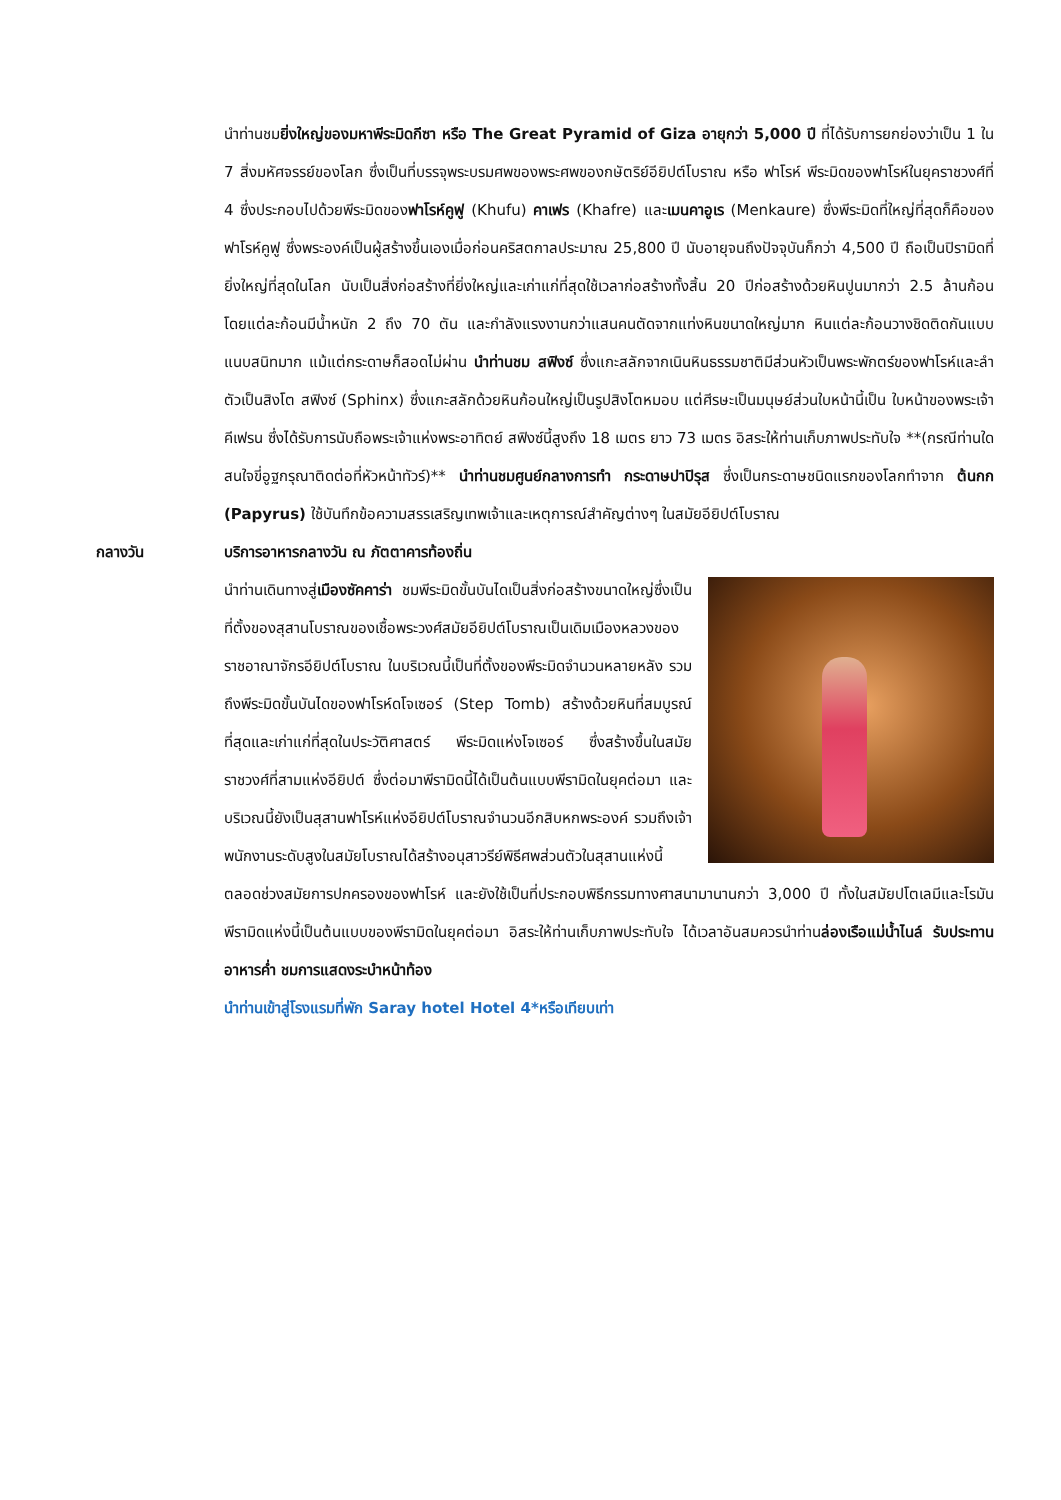นำท่านชมยิ่งใหญ่ของมหาพีระมิดกีซา หรือ The Great Pyramid of Giza อายุกว่า 5,000 ปี ที่ได้รับการยกย่องว่าเป็น 1 ใน 7 สิ่งมหัศจรรย์ของโลก ซึ่งเป็นที่บรรจุพระบรมศพของพระศพของกษัตริย์อียิปต์โบราณ หรือ ฟาโรห์ พีระมิดของฟาโรห์ในยุคราชวงศ์ที่ 4 ซึ่งประกอบไปด้วยพีระมิดของฟาโรห์คูฟู (Khufu) คาเฟร (Khafre) และเมนคาอูเร (Menkaure) ซึ่งพีระมิดที่ใหญ่ที่สุดก็คือของฟาโรห์คูฟู ซึ่งพระองค์เป็นผู้สร้างขึ้นเองเมื่อก่อนคริสตกาลประมาณ 25,800 ปี นับอายุจนถึงปัจจุบันก็กว่า 4,500 ปี ถือเป็นปิรามิดที่ยิ่งใหญ่ที่สุดในโลก นับเป็นสิ่งก่อสร้างที่ยิ่งใหญ่และเก่าแก่ที่สุดใช้เวลาก่อสร้างทั้งสิ้น 20 ปีก่อสร้างด้วยหินปูนมากว่า 2.5 ล้านก้อน โดยแต่ละก้อนมีน้ำหนัก 2 ถึง 70 ตัน และกำลังแรงงานกว่าแสนคนตัดจากแท่งหินขนาดใหญ่มาก หินแต่ละก้อนวางชิดติดกันแบบแนบสนิทมาก แม้แต่กระดาษก็สอดไม่ผ่าน นำท่านชม สฟิงซ์ ซึ่งแกะสลักจากเนินหินธรรมชาติมีส่วนหัวเป็นพระพักตร์ของฟาโรห์และลำตัวเป็นสิงโต สฟิงซ์ (Sphinx) ซึ่งแกะสลักด้วยหินก้อนใหญ่เป็นรูปสิงโตหมอบ แต่ศีรษะเป็นมนุษย์ส่วนใบหน้านี้เป็น ใบหน้าของพระเจ้าคีเฟรน ซึ่งได้รับการนับถือพระเจ้าแห่งพระอาทิตย์ สฟิงซ์นี้สูงถึง 18 เมตร ยาว 73 เมตร อิสระให้ท่านเก็บภาพประทับใจ **(กรณีท่านใดสนใจขี่อูฐกรุณาติดต่อที่หัวหน้าทัวร์)** นำท่านชมศูนย์กลางการทำ กระดาษปาปิรุส ซึ่งเป็นกระดาษชนิดแรกของโลกทำจาก ต้นกก (Papyrus) ใช้บันทึกข้อความสรรเสริญเทพเจ้าและเหตุการณ์สำคัญต่างๆ ในสมัยอียิปต์โบราณ
กลางวัน บริการอาหารกลางวัน ณ ภัตตาคารท้องถิ่น
นำท่านเดินทางสู่เมืองซัคคาร่า ชมพีระมิดขั้นบันไดเป็นสิ่งก่อสร้างขนาดใหญ่ซึ่งเป็นที่ตั้งของสุสานโบราณของเชื้อพระวงศ์สมัยอียิปต์โบราณเป็นเดิมเมืองหลวงของราชอาณาจักรอียิปต์โบราณ ในบริเวณนี้เป็นที่ตั้งของพีระมิดจำนวนหลายหลัง รวมถึงพีระมิดขั้นบันไดของฟาโรห์ดโจเซอร์ (Step Tomb) สร้างด้วยหินที่สมบูรณ์ที่สุดและเก่าแก่ที่สุดในประวัติศาสตร์ พีระมิดแห่งโจเซอร์ ซึ่งสร้างขึ้นในสมัยราชวงศ์ที่สามแห่งอียิปต์ ซึ่งต่อมาพีรามิดนี้ได้เป็นต้นแบบพีรามิดในยุคต่อมา และบริเวณนี้ยังเป็นสุสานฟาโรห์แห่งอียิปต์โบราณจำนวนอีกสิบหกพระองค์ รวมถึงเจ้าพนักงานระดับสูงในสมัยโบราณได้สร้างอนุสาวรีย์พิธีศพส่วนตัวในสุสานแห่งนี้ตลอดช่วงสมัยการปกครองของฟาโรห์ และยังใช้เป็นที่ประกอบพิธีกรรมทางศาสนามานานกว่า 3,000 ปี ทั้งในสมัยปโตเลมีและโรมัน พีรามิดแห่งนี้เป็นต้นแบบของพีรามิดในยุคต่อมา อิสระให้ท่านเก็บภาพประทับใจ ได้เวลาอันสมควรนำท่านล่องเรือแม่น้ำไนล์ รับประทานอาหารค่ำ ชมการแสดงระบำหน้าท้อง
นำท่านเข้าสู่โรงแรมที่พัก Saray hotel Hotel 4*หรือเทียบเท่า